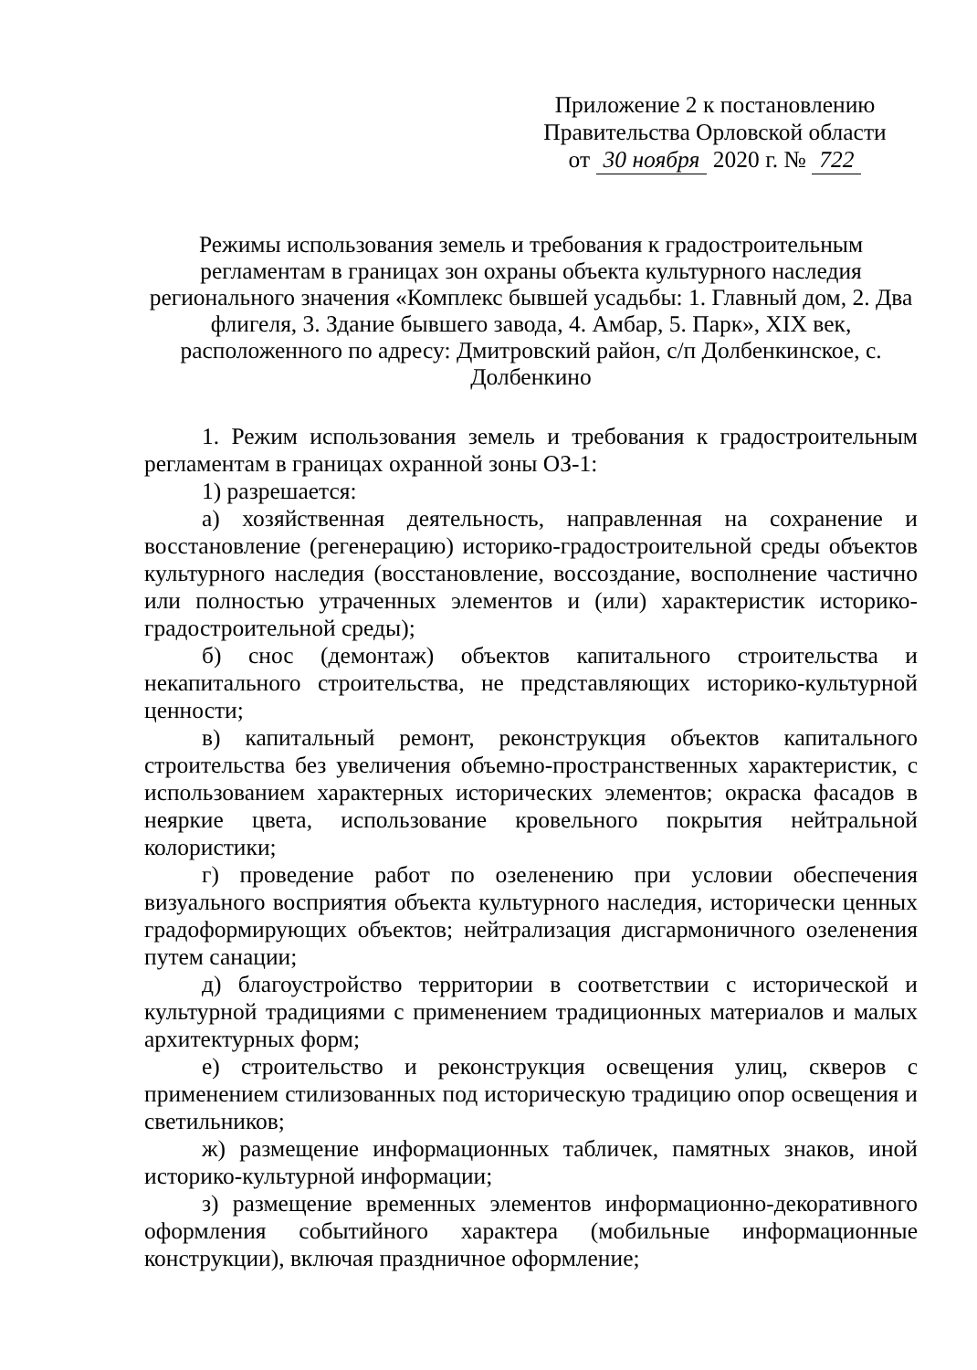Приложение 2 к постановлению
Правительства Орловской области
от 30 ноября 2020 г. № 722
Режимы использования земель и требования к градостроительным регламентам в границах зон охраны объекта культурного наследия регионального значения «Комплекс бывшей усадьбы: 1. Главный дом, 2. Два флигеля, 3. Здание бывшего завода, 4. Амбар, 5. Парк», XIX век, расположенного по адресу: Дмитровский район, с/п Долбенкинское, с. Долбенкино
1. Режим использования земель и требования к градостроительным регламентам в границах охранной зоны ОЗ-1:
1) разрешается:
а) хозяйственная деятельность, направленная на сохранение и восстановление (регенерацию) историко-градостроительной среды объектов культурного наследия (восстановление, воссоздание, восполнение частично или полностью утраченных элементов и (или) характеристик историко-градостроительной среды);
б) снос (демонтаж) объектов капитального строительства и некапитального строительства, не представляющих историко-культурной ценности;
в) капитальный ремонт, реконструкция объектов капитального строительства без увеличения объемно-пространственных характеристик, с использованием характерных исторических элементов; окраска фасадов в неяркие цвета, использование кровельного покрытия нейтральной колористики;
г) проведение работ по озеленению при условии обеспечения визуального восприятия объекта культурного наследия, исторически ценных градоформирующих объектов; нейтрализация дисгармоничного озеленения путем санации;
д) благоустройство территории в соответствии с исторической и культурной традициями с применением традиционных материалов и малых архитектурных форм;
е) строительство и реконструкция освещения улиц, скверов с применением стилизованных под историческую традицию опор освещения и светильников;
ж) размещение информационных табличек, памятных знаков, иной историко-культурной информации;
з) размещение временных элементов информационно-декоративного оформления событийного характера (мобильные информационные конструкции), включая праздничное оформление;